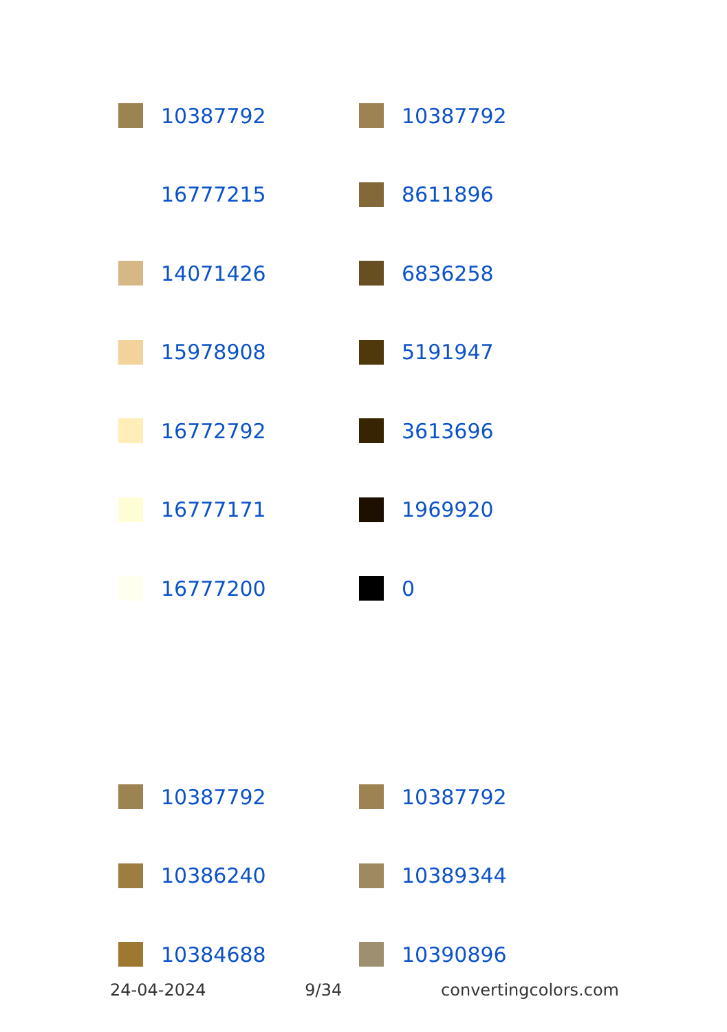10387792 10387792
16777215 8611896
14071426 6836258
15978908 5191947
16772792 3613696
16777171 1969920
16777200 0
10387792 10387792
10386240 10389344
10384688 10390896
24-04-2024 9/34 convertingcolors.com